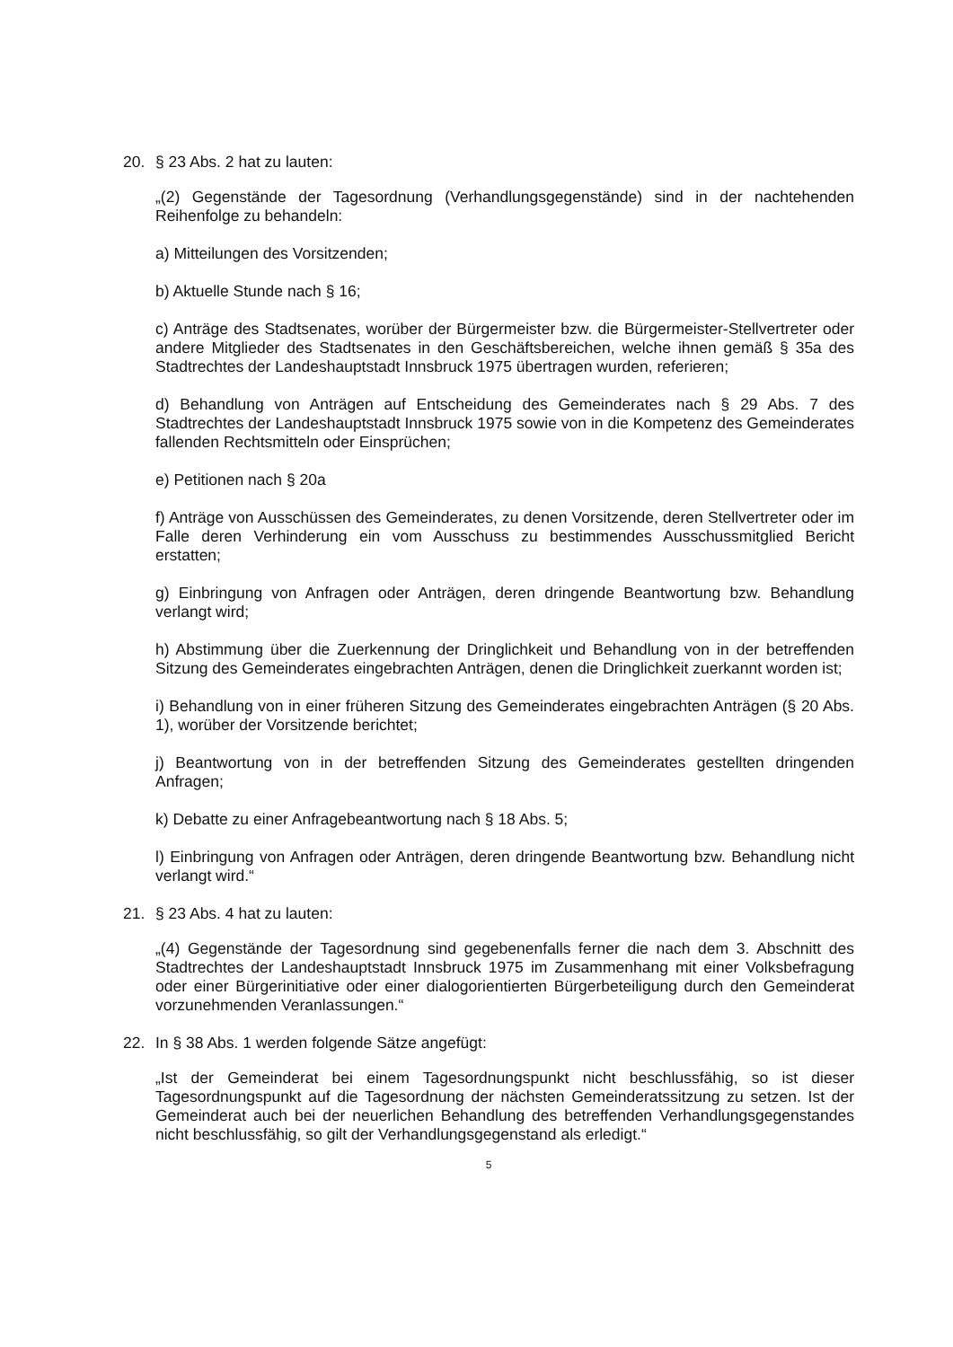20. § 23 Abs. 2 hat zu lauten:
„(2) Gegenstände der Tagesordnung (Verhandlungsgegenstände) sind in der nachtehenden Reihenfolge zu behandeln:
a) Mitteilungen des Vorsitzenden;
b) Aktuelle Stunde nach § 16;
c) Anträge des Stadtsenates, worüber der Bürgermeister bzw. die Bürgermeister-Stellvertreter oder andere Mitglieder des Stadtsenates in den Geschäftsbereichen, welche ihnen gemäß § 35a des Stadtrechtes der Landeshauptstadt Innsbruck 1975 übertragen wurden, referieren;
d) Behandlung von Anträgen auf Entscheidung des Gemeinderates nach § 29 Abs. 7 des Stadtrechtes der Landeshauptstadt Innsbruck 1975 sowie von in die Kompetenz des Gemeinderates fallenden Rechtsmitteln oder Einsprüchen;
e) Petitionen nach § 20a
f) Anträge von Ausschüssen des Gemeinderates, zu denen Vorsitzende, deren Stellvertreter oder im Falle deren Verhinderung ein vom Ausschuss zu bestimmendes Ausschussmitglied Bericht erstatten;
g) Einbringung von Anfragen oder Anträgen, deren dringende Beantwortung bzw. Behandlung verlangt wird;
h) Abstimmung über die Zuerkennung der Dringlichkeit und Behandlung von in der betreffenden Sitzung des Gemeinderates eingebrachten Anträgen, denen die Dringlichkeit zuerkannt worden ist;
i) Behandlung von in einer früheren Sitzung des Gemeinderates eingebrachten Anträgen (§ 20 Abs. 1), worüber der Vorsitzende berichtet;
j) Beantwortung von in der betreffenden Sitzung des Gemeinderates gestellten dringenden Anfragen;
k) Debatte zu einer Anfragebeantwortung nach § 18 Abs. 5;
l) Einbringung von Anfragen oder Anträgen, deren dringende Beantwortung bzw. Behandlung nicht verlangt wird.“
21. § 23 Abs. 4 hat zu lauten:
„(4) Gegenstände der Tagesordnung sind gegebenenfalls ferner die nach dem 3. Abschnitt des Stadtrechtes der Landeshauptstadt Innsbruck 1975 im Zusammenhang mit einer Volksbefragung oder einer Bürgerinitiative oder einer dialogorientierten Bürgerbeteiligung durch den Gemeinderat vorzunehmenden Veranlassungen.“
22. In § 38 Abs. 1 werden folgende Sätze angefügt:
„Ist der Gemeinderat bei einem Tagesordnungspunkt nicht beschlussfähig, so ist dieser Tagesordnungspunkt auf die Tagesordnung der nächsten Gemeinderatssitzung zu setzen. Ist der Gemeinderat auch bei der neuerlichen Behandlung des betreffenden Verhandlungsgegenstandes nicht beschlussfähig, so gilt der Verhandlungsgegenstand als erledigt.“
5